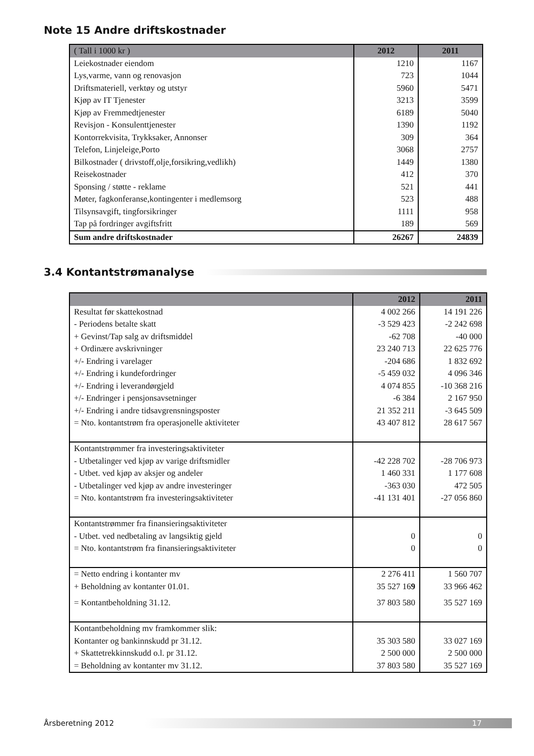Note 15 Andre driftskostnader
| ( Tall i 1000 kr ) | 2012 | 2011 |
| --- | --- | --- |
| Leiekostnader eiendom | 1210 | 1167 |
| Lys,varme, vann og renovasjon | 723 | 1044 |
| Driftsmateriell, verktøy og utstyr | 5960 | 5471 |
| Kjøp av IT Tjenester | 3213 | 3599 |
| Kjøp av Fremmedtjenester | 6189 | 5040 |
| Revisjon - Konsulenttjenester | 1390 | 1192 |
| Kontorrekvisita, Trykksaker, Annonser | 309 | 364 |
| Telefon, Linjeleige,Porto | 3068 | 2757 |
| Bilkostnader ( drivstoff,olje,forsikring,vedlikh) | 1449 | 1380 |
| Reisekostnader | 412 | 370 |
| Sponsing / støtte - reklame | 521 | 441 |
| Møter, fagkonferanse,kontingenter i medlemsorg | 523 | 488 |
| Tilsynsavgift, tingforsikringer | 1111 | 958 |
| Tap på fordringer avgiftsfritt | 189 | 569 |
| Sum andre driftskostnader | 26267 | 24839 |
3.4 Kontantstrømanalyse
| | 2012 | 2011 |
| --- | --- | --- |
| Resultat før skattekostnad | 4 002 266 | 14 191 226 |
| - Periodens betalte skatt | -3 529 423 | -2 242 698 |
| + Gevinst/Tap salg av driftsmiddel | -62 708 | -40 000 |
| + Ordinære avskrivninger | 23 240 713 | 22 625 776 |
| +/- Endring i varelager | -204 686 | 1 832 692 |
| +/- Endring i kundefordringer | -5 459 032 | 4 096 346 |
| +/- Endring i leverandørgjeld | 4 074 855 | -10 368 216 |
| +/- Endringer i pensjonsavsetninger | -6 384 | 2 167 950 |
| +/- Endring i andre tidsavgrensningsposter | 21 352 211 | -3 645 509 |
| = Nto. kontantstrøm fra operasjonelle aktiviteter | 43 407 812 | 28 617 567 |
| Kontantstrømmer fra investeringsaktiviteter | | |
| - Utbetalinger ved kjøp av varige driftsmidler | -42 228 702 | -28 706 973 |
| - Utbet. ved kjøp av aksjer og andeler | 1 460 331 | 1 177 608 |
| - Utbetalinger ved kjøp av andre investeringer | -363 030 | 472 505 |
| = Nto. kontantstrøm fra investeringsaktiviteter | -41 131 401 | -27 056 860 |
| Kontantstrømmer fra finansieringsaktiviteter | | |
| - Utbet. ved nedbetaling av langsiktig gjeld | 0 | 0 |
| = Nto. kontantstrøm fra finansieringsaktiviteter | 0 | 0 |
| = Netto endring i kontanter mv | 2 276 411 | 1 560 707 |
| + Beholdning av kontanter 01.01. | 35 527 16 9 | 33 966 462 |
| = Kontantbeholdning 31.12. | 37 803 580 | 35 527 169 |
| Kontantbeholdning mv framkommer slik: | | |
| Kontanter og bankinnskudd pr 31.12. | 35 303 580 | 33 027 169 |
| + Skattetrekkinnskudd o.l. pr 31.12. | 2 500 000 | 2 500 000 |
| = Beholdning av kontanter mv 31.12. | 37 803 580 | 35 527 169 |
Årsberetning 2012
17